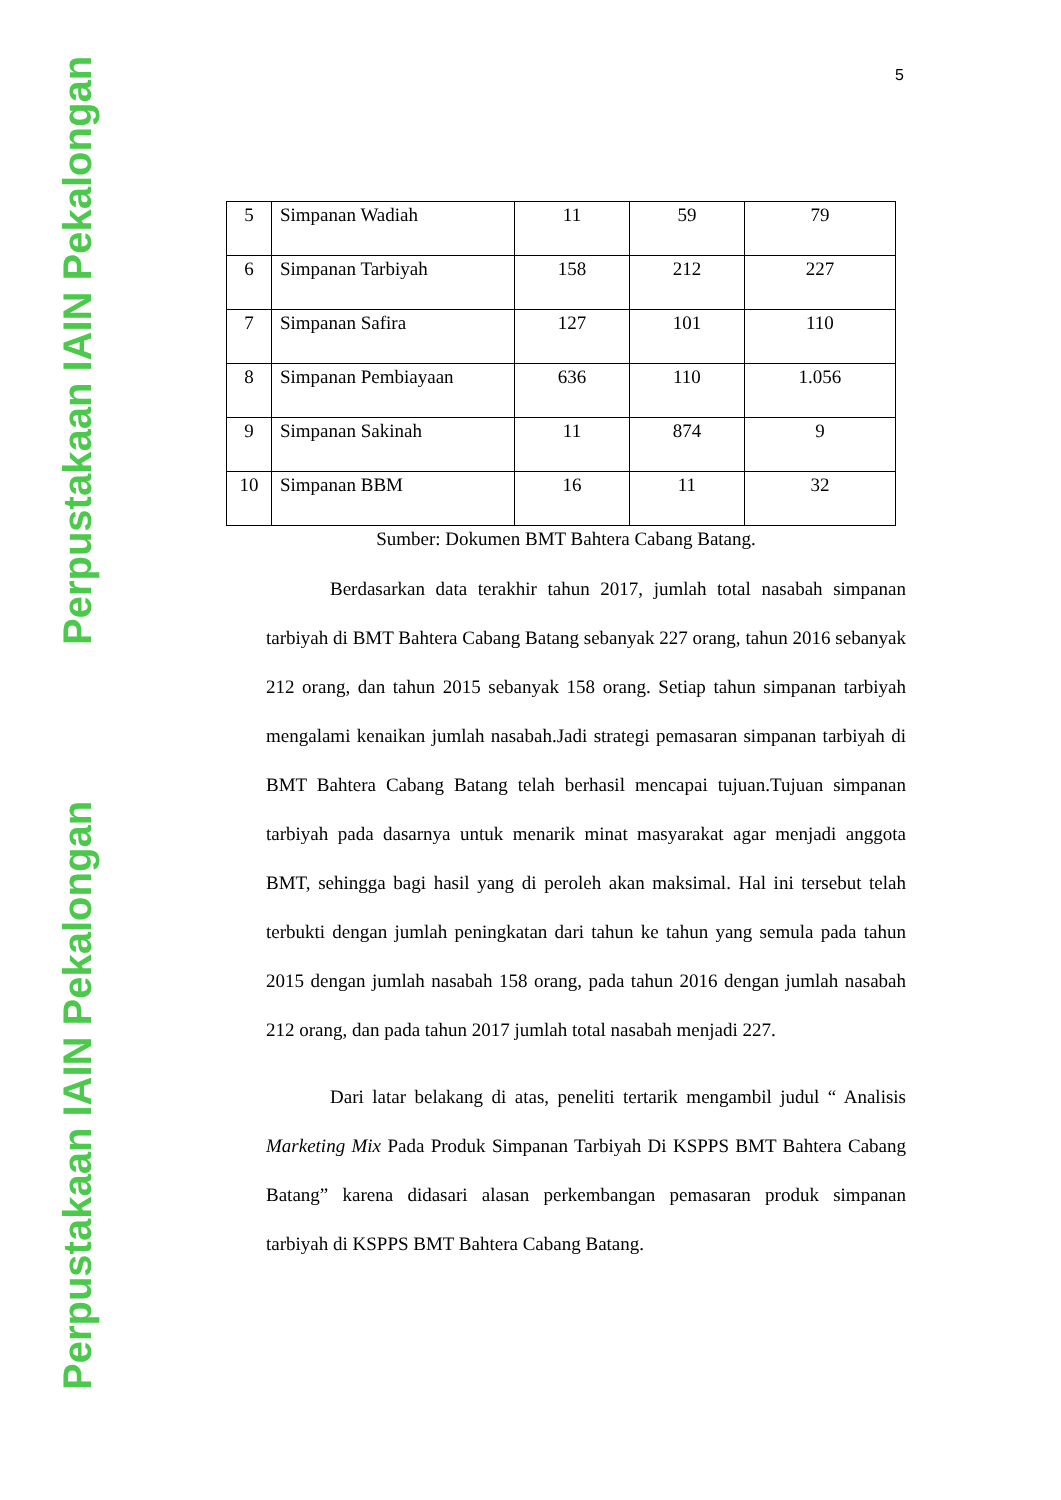Perpustakaan IAIN Pekalongan
Perpustakaan IAIN Pekalongan
5
| 5 | Simpanan Wadiah | 11 | 59 | 79 |
| 6 | Simpanan Tarbiyah | 158 | 212 | 227 |
| 7 | Simpanan Safira | 127 | 101 | 110 |
| 8 | Simpanan Pembiayaan | 636 | 110 | 1.056 |
| 9 | Simpanan Sakinah | 11 | 874 | 9 |
| 10 | Simpanan BBM | 16 | 11 | 32 |
Sumber: Dokumen BMT Bahtera Cabang Batang.
Berdasarkan data terakhir tahun 2017, jumlah total nasabah simpanan tarbiyah di BMT Bahtera Cabang Batang sebanyak 227 orang, tahun 2016 sebanyak 212 orang, dan tahun 2015 sebanyak 158 orang. Setiap tahun simpanan tarbiyah mengalami kenaikan jumlah nasabah.Jadi strategi pemasaran simpanan tarbiyah di BMT Bahtera Cabang Batang telah berhasil mencapai tujuan.Tujuan simpanan tarbiyah pada dasarnya untuk menarik minat masyarakat agar menjadi anggota BMT, sehingga bagi hasil yang di peroleh akan maksimal. Hal ini tersebut telah terbukti dengan jumlah peningkatan dari tahun ke tahun yang semula pada tahun 2015 dengan jumlah nasabah 158 orang, pada tahun 2016 dengan jumlah nasabah 212 orang, dan pada tahun 2017 jumlah total nasabah menjadi 227.
Dari latar belakang di atas, peneliti tertarik mengambil judul “ Analisis Marketing Mix Pada Produk Simpanan Tarbiyah Di KSPPS BMT Bahtera Cabang Batang” karena didasari alasan perkembangan pemasaran produk simpanan tarbiyah di KSPPS BMT Bahtera Cabang Batang.